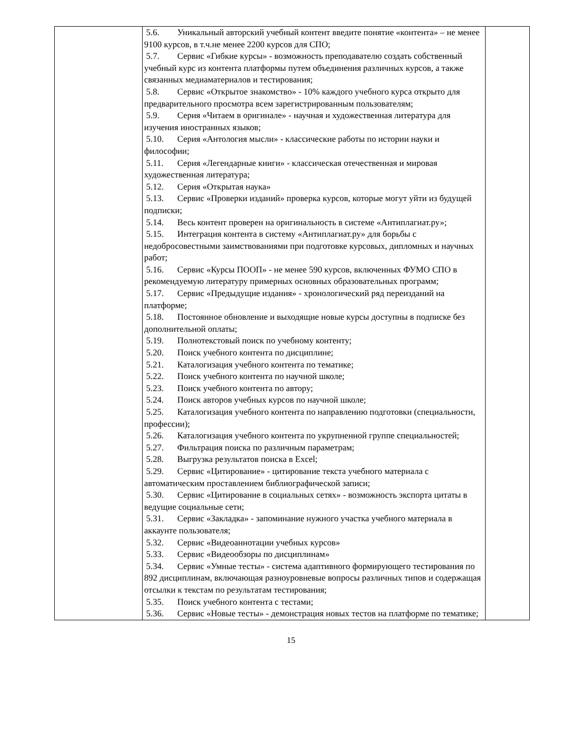| | 5.6. Уникальный авторский учебный контент введите понятие «контента» – не менее 9100 курсов, в т.ч.не менее 2200 курсов для СПО; 5.7. Сервис «Гибкие курсы» - возможность преподавателю создать собственный учебный курс из контента платформы путем объединения различных курсов, а также связанных медиаматериалов и тестирования; 5.8. Сервис «Открытое знакомство» - 10% каждого учебного курса открыто для предварительного просмотра всем зарегистрированным пользователям; 5.9. Серия «Читаем в оригинале» - научная и художественная литература для изучения иностранных языков; 5.10. Серия «Антология мысли» - классические работы по истории науки и философии; 5.11. Серия «Легендарные книги» - классическая отечественная и мировая художественная литература; 5.12. Серия «Открытая наука» 5.13. Сервис «Проверки изданий» проверка курсов, которые могут уйти из будущей подписки; 5.14. Весь контент проверен на оригинальность в системе «Антиплагиат.ру»; 5.15. Интеграция контента в систему «Антиплагиат.ру» для борьбы с недобросовестными заимствованиями при подготовке курсовых, дипломных и научных работ; 5.16. Сервис «Курсы ПООП» - не менее 590 курсов, включенных ФУМО СПО в рекомендуемую литературу примерных основных образовательных программ; 5.17. Сервис «Предыдущие издания» - хронологический ряд переизданий на платформе; 5.18. Постоянное обновление и выходящие новые курсы доступны в подписке без дополнительной оплаты; 5.19. Полнотекстовый поиск по учебному контенту; 5.20. Поиск учебного контента по дисциплине; 5.21. Каталогизация учебного контента по тематике; 5.22. Поиск учебного контента по научной школе; 5.23. Поиск учебного контента по автору; 5.24. Поиск авторов учебных курсов по научной школе; 5.25. Каталогизация учебного контента по направлению подготовки (специальности, профессии); 5.26. Каталогизация учебного контента по укрупненной группе специальностей; 5.27. Фильтрация поиска по различным параметрам; 5.28. Выгрузка результатов поиска в Excel; 5.29. Сервис «Цитирование» - цитирование текста учебного материала с автоматическим проставлением библиографической записи; 5.30. Сервис «Цитирование в социальных сетях» - возможность экспорта цитаты в ведущие социальные сети; 5.31. Сервис «Закладка» - запоминание нужного участка учебного материала в аккаунте пользователя; 5.32. Сервис «Видеоаннотации учебных курсов» 5.33. Сервис «Видеообзоры по дисциплинам» 5.34. Сервис «Умные тесты» - система адаптивного формирующего тестирования по 892 дисциплинам, включающая разноуровневые вопросы различных типов и содержащая отсылки к текстам по результатам тестирования; 5.35. Поиск учебного контента с тестами; 5.36. Сервис «Новые тесты» - демонстрация новых тестов на платформе по тематике; | |
15